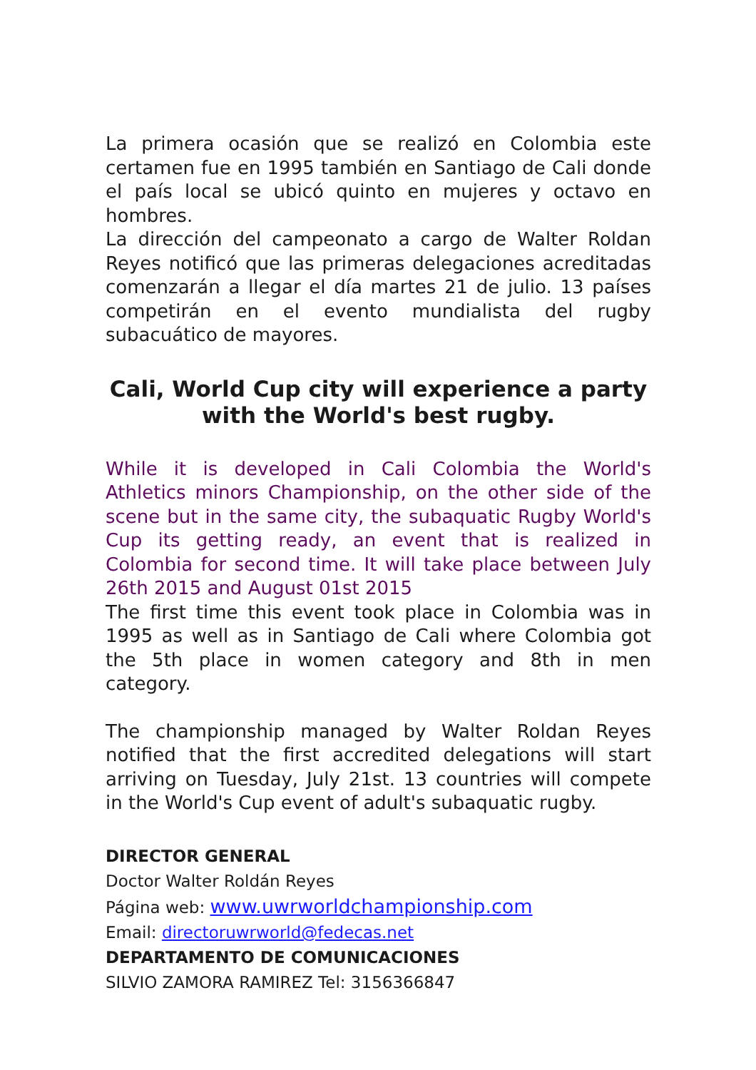La primera ocasión que se realizó en Colombia este certamen fue en 1995 también en Santiago de Cali donde el país local se ubicó quinto en mujeres y octavo en hombres.
La dirección del campeonato a cargo de Walter Roldan Reyes notificó que las primeras delegaciones acreditadas comenzarán a llegar el día martes 21 de julio. 13 países competirán en el evento mundialista del rugby subacuático de mayores.
Cali, World Cup city will experience a party with the World's best rugby.
While it is developed in Cali Colombia the World's Athletics minors Championship, on the other side of the scene but in the same city, the subaquatic Rugby World's Cup its getting ready, an event that is realized in Colombia for second time. It will take place between July 26th 2015 and August 01st 2015
The first time this event took place in Colombia was in 1995 as well as in Santiago de Cali where Colombia got the 5th place in women category and 8th in men category.
The championship managed by Walter Roldan Reyes notified that the first accredited delegations will start arriving on Tuesday, July 21st. 13 countries will compete in the World's Cup event of adult's subaquatic rugby.
DIRECTOR GENERAL
Doctor Walter Roldán Reyes
Página web: www.uwrworldchampionship.com
Email: directoruwrworld@fedecas.net
DEPARTAMENTO DE COMUNICACIONES
SILVIO ZAMORA RAMIREZ Tel: 3156366847